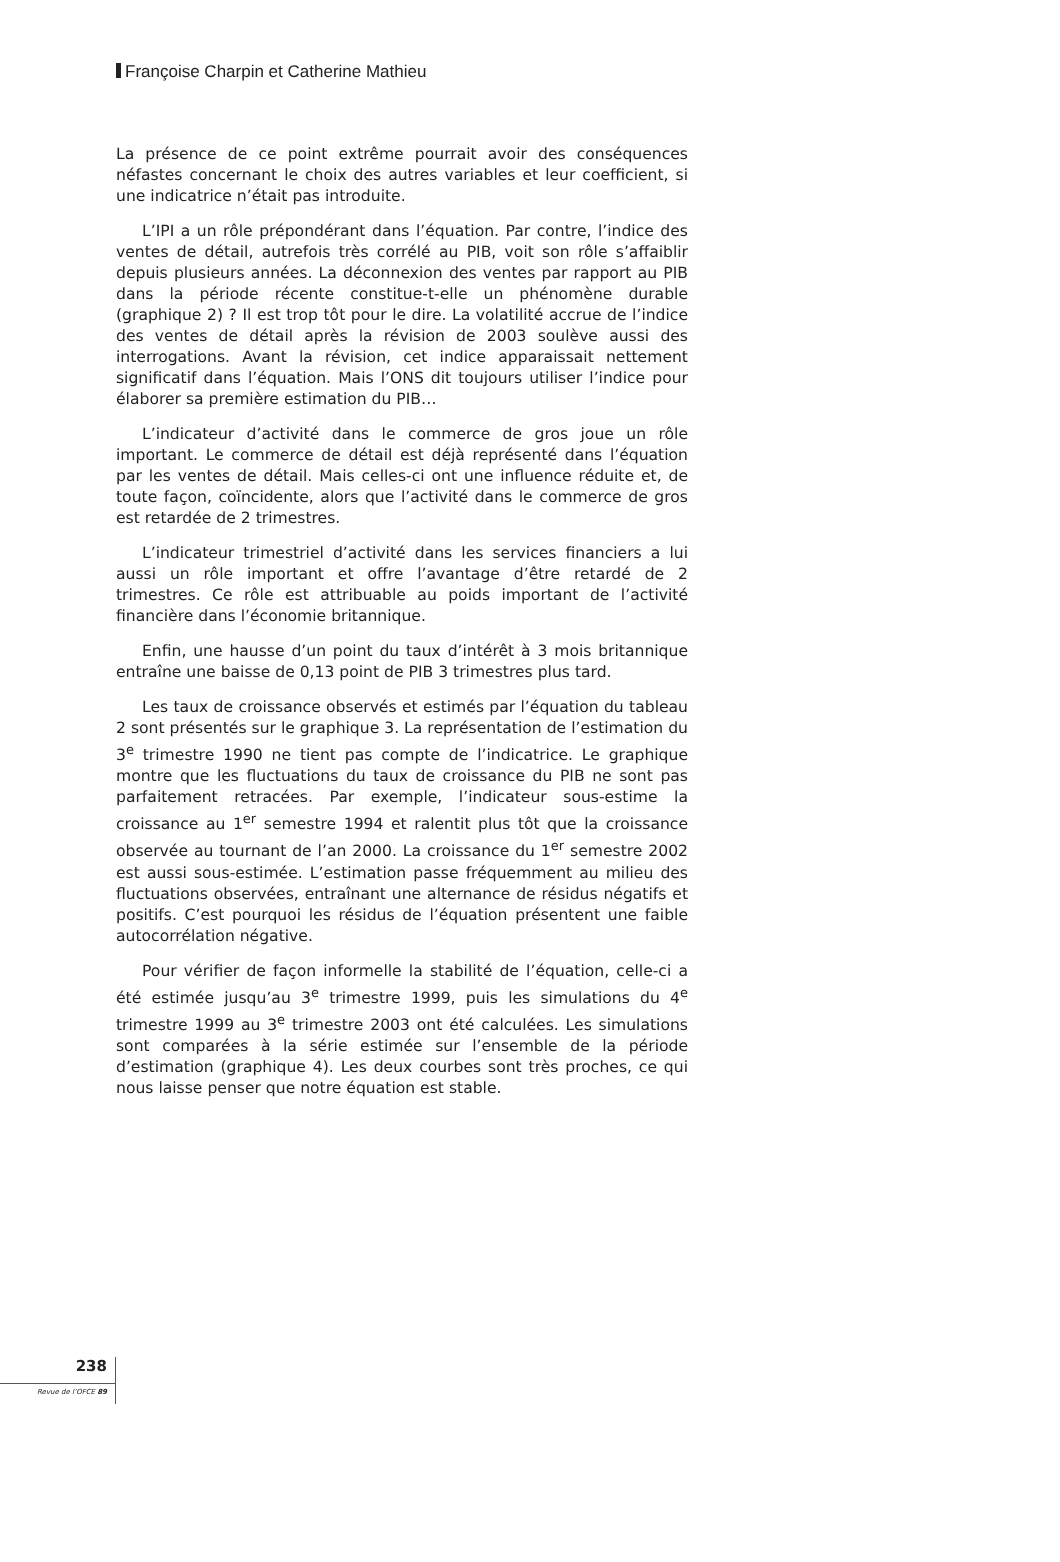Françoise Charpin et Catherine Mathieu
La présence de ce point extrême pourrait avoir des conséquences néfastes concernant le choix des autres variables et leur coefficient, si une indicatrice n’était pas introduite.
L’IPI a un rôle prépondérant dans l’équation. Par contre, l’indice des ventes de détail, autrefois très corrélé au PIB, voit son rôle s’affaiblir depuis plusieurs années. La déconnexion des ventes par rapport au PIB dans la période récente constitue-t-elle un phénomène durable (graphique 2) ? Il est trop tôt pour le dire. La volatilité accrue de l’indice des ventes de détail après la révision de 2003 soulève aussi des interrogations. Avant la révision, cet indice apparaissait nettement significatif dans l’équation. Mais l’ONS dit toujours utiliser l’indice pour élaborer sa première estimation du PIB…
L’indicateur d’activité dans le commerce de gros joue un rôle important. Le commerce de détail est déjà représenté dans l’équation par les ventes de détail. Mais celles-ci ont une influence réduite et, de toute façon, coïncidente, alors que l’activité dans le commerce de gros est retardée de 2 trimestres.
L’indicateur trimestriel d’activité dans les services financiers a lui aussi un rôle important et offre l’avantage d’être retardé de 2 trimestres. Ce rôle est attribuable au poids important de l’activité financière dans l’économie britannique.
Enfin, une hausse d’un point du taux d’intérêt à 3 mois britannique entraîne une baisse de 0,13 point de PIB 3 trimestres plus tard.
Les taux de croissance observés et estimés par l’équation du tableau 2 sont présentés sur le graphique 3. La représentation de l’estimation du 3<sup>e</sup> trimestre 1990 ne tient pas compte de l’indicatrice. Le graphique montre que les fluctuations du taux de croissance du PIB ne sont pas parfaitement retracées. Par exemple, l’indicateur sous-estime la croissance au 1<sup>er</sup> semestre 1994 et ralentit plus tôt que la croissance observée au tournant de l’an 2000. La croissance du 1<sup>er</sup> semestre 2002 est aussi sous-estimée. L’estimation passe fréquemment au milieu des fluctuations observées, entraînant une alternance de résidus négatifs et positifs. C’est pourquoi les résidus de l’équation présentent une faible autocorrélation négative.
Pour vérifier de façon informelle la stabilité de l’équation, celle-ci a été estimée jusqu’au 3<sup>e</sup> trimestre 1999, puis les simulations du 4<sup>e</sup> trimestre 1999 au 3<sup>e</sup> trimestre 2003 ont été calculées. Les simulations sont comparées à la série estimée sur l’ensemble de la période d’estimation (graphique 4). Les deux courbes sont très proches, ce qui nous laisse penser que notre équation est stable.
238
Revue de l’OFCE 89